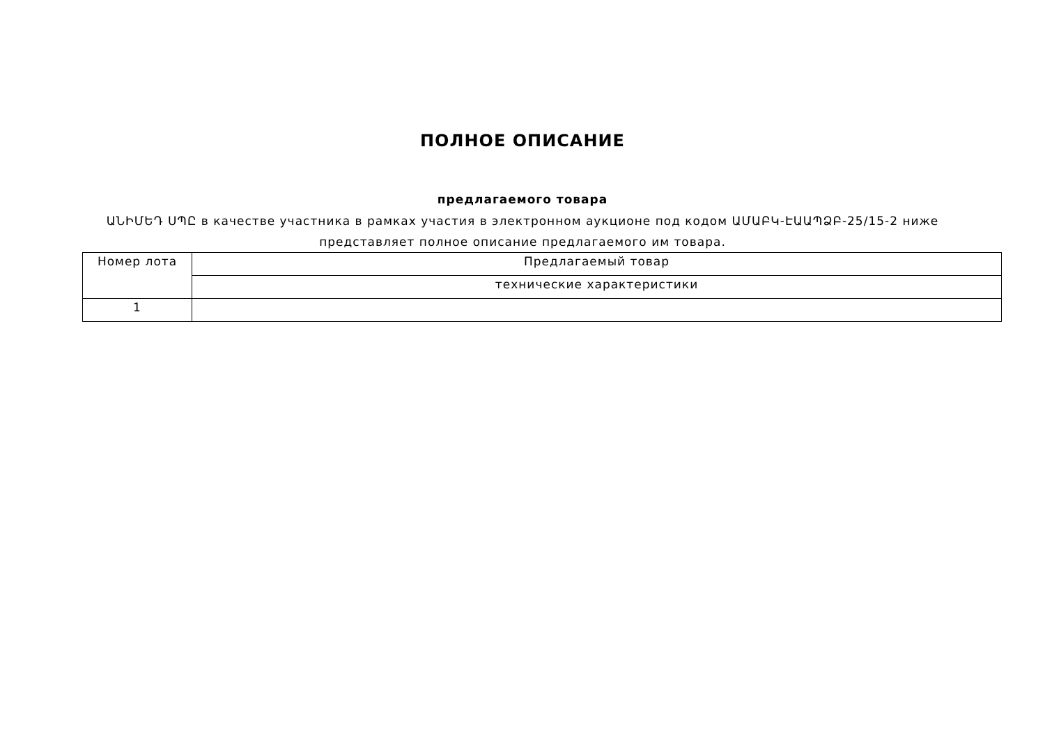ПОЛНОЕ ОПИСАНИЕ
предлагаемого товара
ԱՆԻՄԵԴ ՍՊԸ в качестве участника в рамках участия в электронном аукционе под кодом ԱՄԱԲԿ-ԷԱԱՊՁԲ-25/15-2 ниже представляет полное описание предлагаемого им товара.
| Номер лота | Предлагаемый товар |
| --- | --- |
| | технические характеристики |
| 1 | |